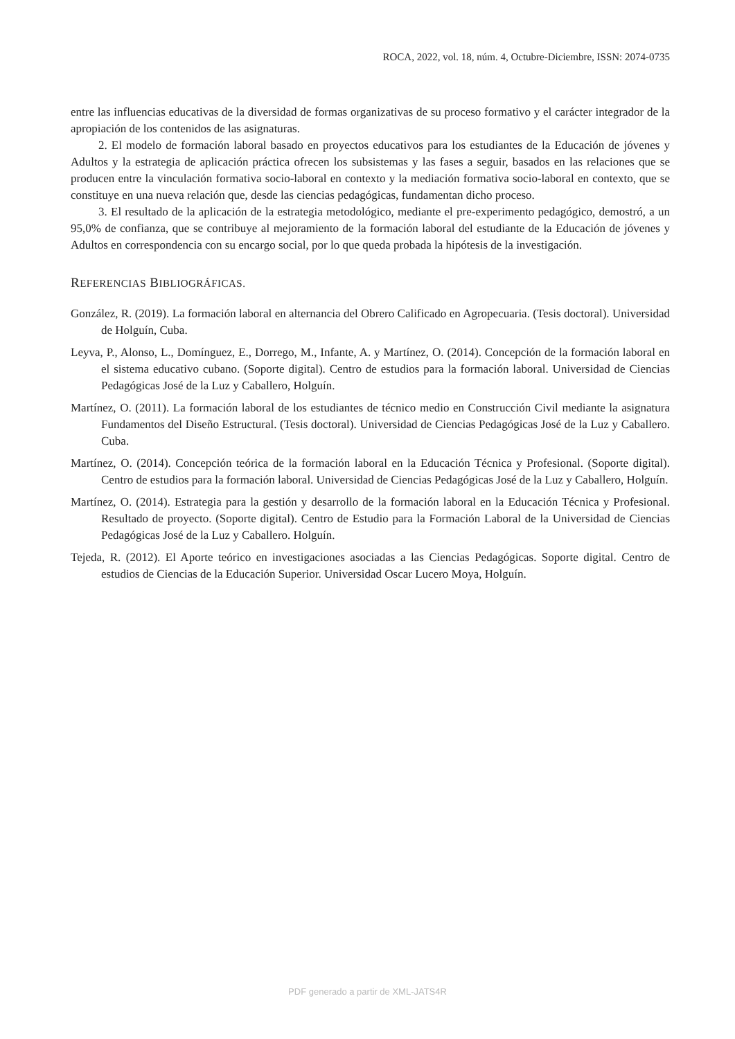ROCA, 2022, vol. 18, núm. 4, Octubre-Diciembre, ISSN: 2074-0735
entre las influencias educativas de la diversidad de formas organizativas de su proceso formativo y el carácter integrador de la apropiación de los contenidos de las asignaturas.
2. El modelo de formación laboral basado en proyectos educativos para los estudiantes de la Educación de jóvenes y Adultos y la estrategia de aplicación práctica ofrecen los subsistemas y las fases a seguir, basados en las relaciones que se producen entre la vinculación formativa socio-laboral en contexto y la mediación formativa socio-laboral en contexto, que se constituye en una nueva relación que, desde las ciencias pedagógicas, fundamentan dicho proceso.
3. El resultado de la aplicación de la estrategia metodológico, mediante el pre-experimento pedagógico, demostró, a un 95,0% de confianza, que se contribuye al mejoramiento de la formación laboral del estudiante de la Educación de jóvenes y Adultos en correspondencia con su encargo social, por lo que queda probada la hipótesis de la investigación.
REFERENCIAS BIBLIOGRÁFICAS.
González, R. (2019). La formación laboral en alternancia del Obrero Calificado en Agropecuaria. (Tesis doctoral). Universidad de Holguín, Cuba.
Leyva, P., Alonso, L., Domínguez, E., Dorrego, M., Infante, A. y Martínez, O. (2014). Concepción de la formación laboral en el sistema educativo cubano. (Soporte digital). Centro de estudios para la formación laboral. Universidad de Ciencias Pedagógicas José de la Luz y Caballero, Holguín.
Martínez, O. (2011). La formación laboral de los estudiantes de técnico medio en Construcción Civil mediante la asignatura Fundamentos del Diseño Estructural. (Tesis doctoral). Universidad de Ciencias Pedagógicas José de la Luz y Caballero. Cuba.
Martínez, O. (2014). Concepción teórica de la formación laboral en la Educación Técnica y Profesional. (Soporte digital). Centro de estudios para la formación laboral. Universidad de Ciencias Pedagógicas José de la Luz y Caballero, Holguín.
Martínez, O. (2014). Estrategia para la gestión y desarrollo de la formación laboral en la Educación Técnica y Profesional. Resultado de proyecto. (Soporte digital). Centro de Estudio para la Formación Laboral de la Universidad de Ciencias Pedagógicas José de la Luz y Caballero. Holguín.
Tejeda, R. (2012). El Aporte teórico en investigaciones asociadas a las Ciencias Pedagógicas. Soporte digital. Centro de estudios de Ciencias de la Educación Superior. Universidad Oscar Lucero Moya, Holguín.
PDF generado a partir de XML-JATS4R